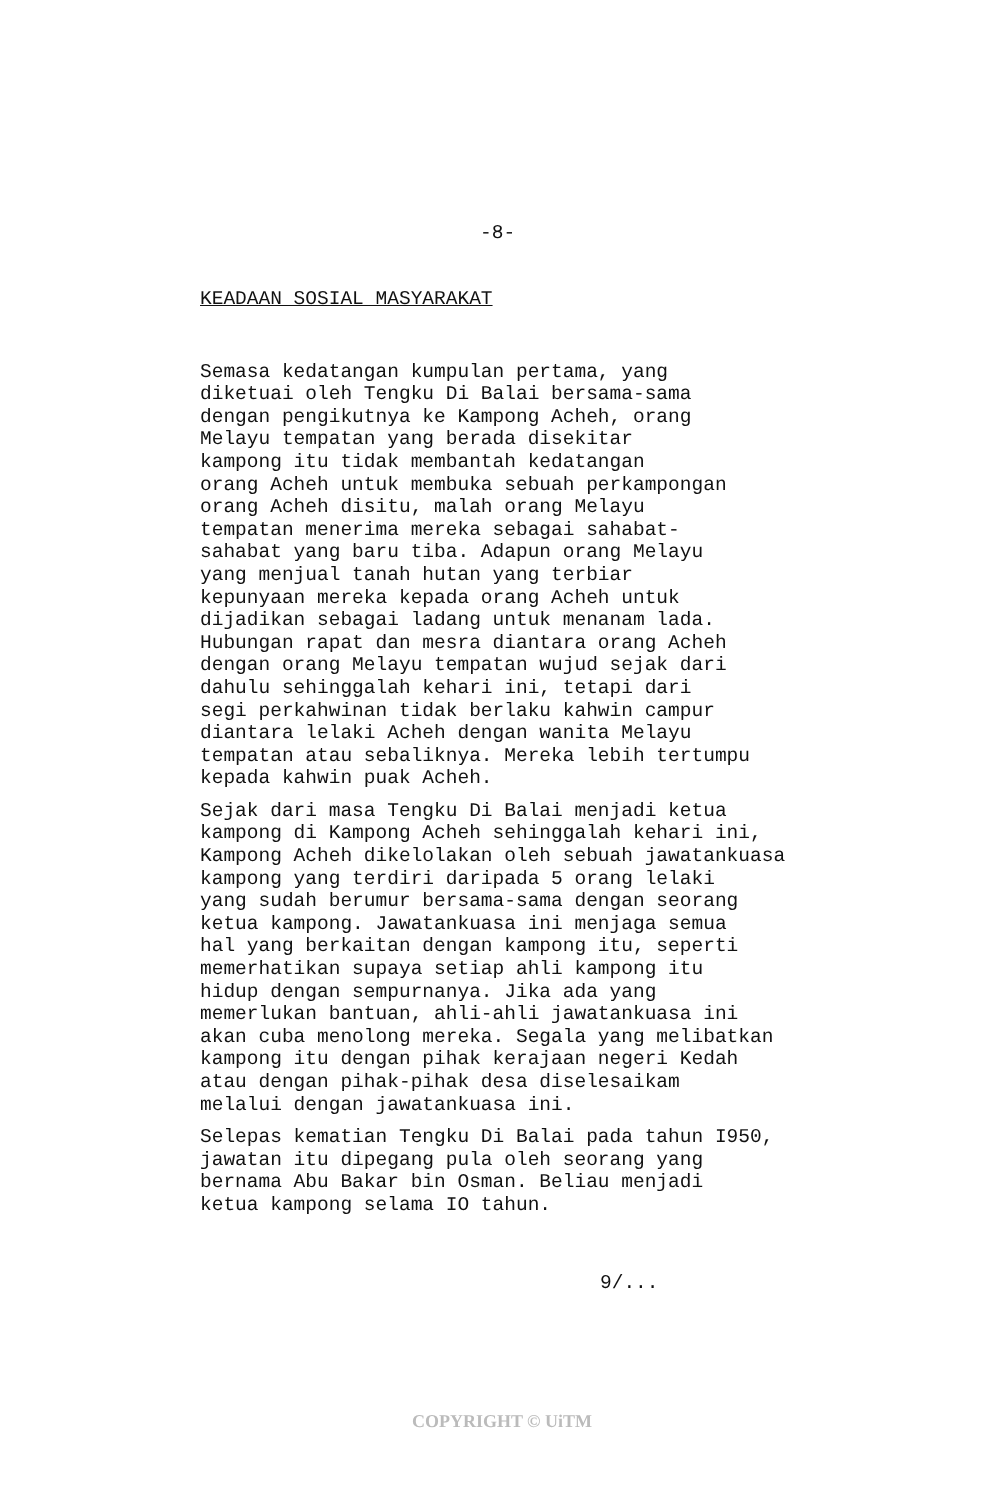-8-
KEADAAN SOSIAL MASYARAKAT
Semasa kedatangan kumpulan pertama, yang diketuai oleh Tengku Di Balai bersama-sama dengan pengikutnya ke Kampong Acheh, orang Melayu tempatan yang berada disekitar kampong itu tidak membantah kedatangan orang Acheh untuk membuka sebuah perkampongan orang Acheh disitu, malah orang Melayu tempatan menerima mereka sebagai sahabat- sahabat yang baru tiba. Adapun orang Melayu yang menjual tanah hutan yang terbiar kepunyaan mereka kepada orang Acheh untuk dijadikan sebagai ladang untuk menanam lada. Hubungan rapat dan mesra diantara orang Acheh dengan orang Melayu tempatan wujud sejak dari dahulu sehinggalah kehari ini, tetapi dari segi perkahwinan tidak berlaku kahwin campur diantara lelaki Acheh dengan wanita Melayu tempatan atau sebaliknya. Mereka lebih tertumpu kepada kahwin puak Acheh.
Sejak dari masa Tengku Di Balai menjadi ketua kampong di Kampong Acheh sehinggalah kehari ini, Kampong Acheh dikelolakan oleh sebuah jawatankuasa kampong yang terdiri daripada 5 orang lelaki yang sudah berumur bersama-sama dengan seorang ketua kampong. Jawatankuasa ini menjaga semua hal yang berkaitan dengan kampong itu, seperti memerhatikan supaya setiap ahli kampong itu hidup dengan sempurnanya. Jika ada yang memerlukan bantuan, ahli-ahli jawatankuasa ini akan cuba menolong mereka. Segala yang melibatkan kampong itu dengan pihak kerajaan negeri Kedah atau dengan pihak-pihak desa diselesaikam melalui dengan jawatankuasa ini.
Selepas kematian Tengku Di Balai pada tahun I950, jawatan itu dipegang pula oleh seorang yang bernama Abu Bakar bin Osman. Beliau menjadi ketua kampong selama IO tahun.
9/...
COPYRIGHT © UiTM